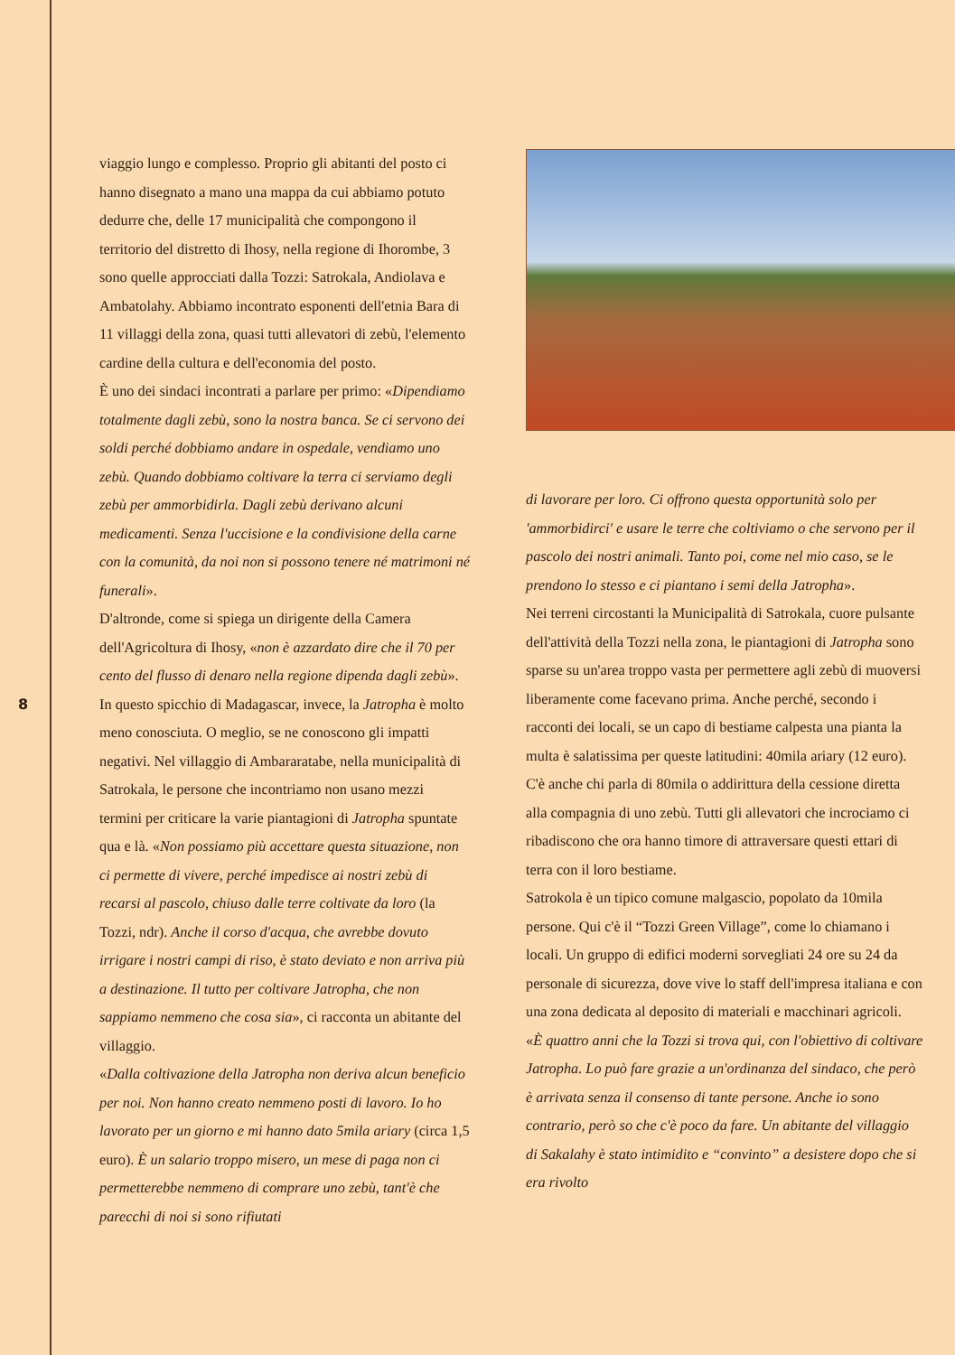8
viaggio lungo e complesso. Proprio gli abitanti del posto ci hanno disegnato a mano una mappa da cui abbiamo potuto dedurre che, delle 17 municipalità che compongono il territorio del distretto di Ihosy, nella regione di Ihorombe, 3 sono quelle approcciati dalla Tozzi: Satrokala, Andiolava e Ambatolahy. Abbiamo incontrato esponenti dell'etnia Bara di 11 villaggi della zona, quasi tutti allevatori di zebù, l'elemento cardine della cultura e dell'economia del posto.
È uno dei sindaci incontrati a parlare per primo: «Dipendiamo totalmente dagli zebù, sono la nostra banca. Se ci servono dei soldi perché dobbiamo andare in ospedale, vendiamo uno zebù. Quando dobbiamo coltivare la terra ci serviamo degli zebù per ammorbidirla. Dagli zebù derivano alcuni medicamenti. Senza l'uccisione e la condivisione della carne con la comunità, da noi non si possono tenere né matrimoni né funerali».
D'altronde, come si spiega un dirigente della Camera dell'Agricoltura di Ihosy, «non è azzardato dire che il 70 per cento del flusso di denaro nella regione dipenda dagli zebù».
In questo spicchio di Madagascar, invece, la Jatropha è molto meno conosciuta. O meglio, se ne conoscono gli impatti negativi. Nel villaggio di Ambararatabe, nella municipalità di Satrokala, le persone che incontriamo non usano mezzi termini per criticare la varie piantagioni di Jatropha spuntate qua e là. «Non possiamo più accettare questa situazione, non ci permette di vivere, perché impedisce ai nostri zebù di recarsi al pascolo, chiuso dalle terre coltivate da loro (la Tozzi, ndr). Anche il corso d'acqua, che avrebbe dovuto irrigare i nostri campi di riso, è stato deviato e non arriva più a destinazione. Il tutto per coltivare Jatropha, che non sappiamo nemmeno che cosa sia», ci racconta un abitante del villaggio.
«Dalla coltivazione della Jatropha non deriva alcun beneficio per noi. Non hanno creato nemmeno posti di lavoro. Io ho lavorato per un giorno e mi hanno dato 5mila ariary (circa 1,5 euro). È un salario troppo misero, un mese di paga non ci permetterebbe nemmeno di comprare uno zebù, tant'è che parecchi di noi si sono rifiutati
di lavorare per loro. Ci offrono questa opportunità solo per 'ammorbidirci' e usare le terre che coltiviamo o che servono per il pascolo dei nostri animali. Tanto poi, come nel mio caso, se le prendono lo stesso e ci piantano i semi della Jatropha».
Nei terreni circostanti la Municipalità di Satrokala, cuore pulsante dell'attività della Tozzi nella zona, le piantagioni di Jatropha sono sparse su un'area troppo vasta per permettere agli zebù di muoversi liberamente come facevano prima. Anche perché, secondo i racconti dei locali, se un capo di bestiame calpesta una pianta la multa è salatissima per queste latitudini: 40mila ariary (12 euro). C'è anche chi parla di 80mila o addirittura della cessione diretta alla compagnia di uno zebù. Tutti gli allevatori che incrociamo ci ribadiscono che ora hanno timore di attraversare questi ettari di terra con il loro bestiame.
Satrokola è un tipico comune malgascio, popolato da 10mila persone. Qui c'è il “Tozzi Green Village”, come lo chiamano i locali. Un gruppo di edifici moderni sorvegliati 24 ore su 24 da personale di sicurezza, dove vive lo staff dell'impresa italiana e con una zona dedicata al deposito di materiali e macchinari agricoli.
«È quattro anni che la Tozzi si trova qui, con l'obiettivo di coltivare Jatropha. Lo può fare grazie a un'ordinanza del sindaco, che però è arrivata senza il consenso di tante persone. Anche io sono contrario, però so che c'è poco da fare. Un abitante del villaggio di Sakalahy è stato intimidito e “convinto” a desistere dopo che si era rivolto